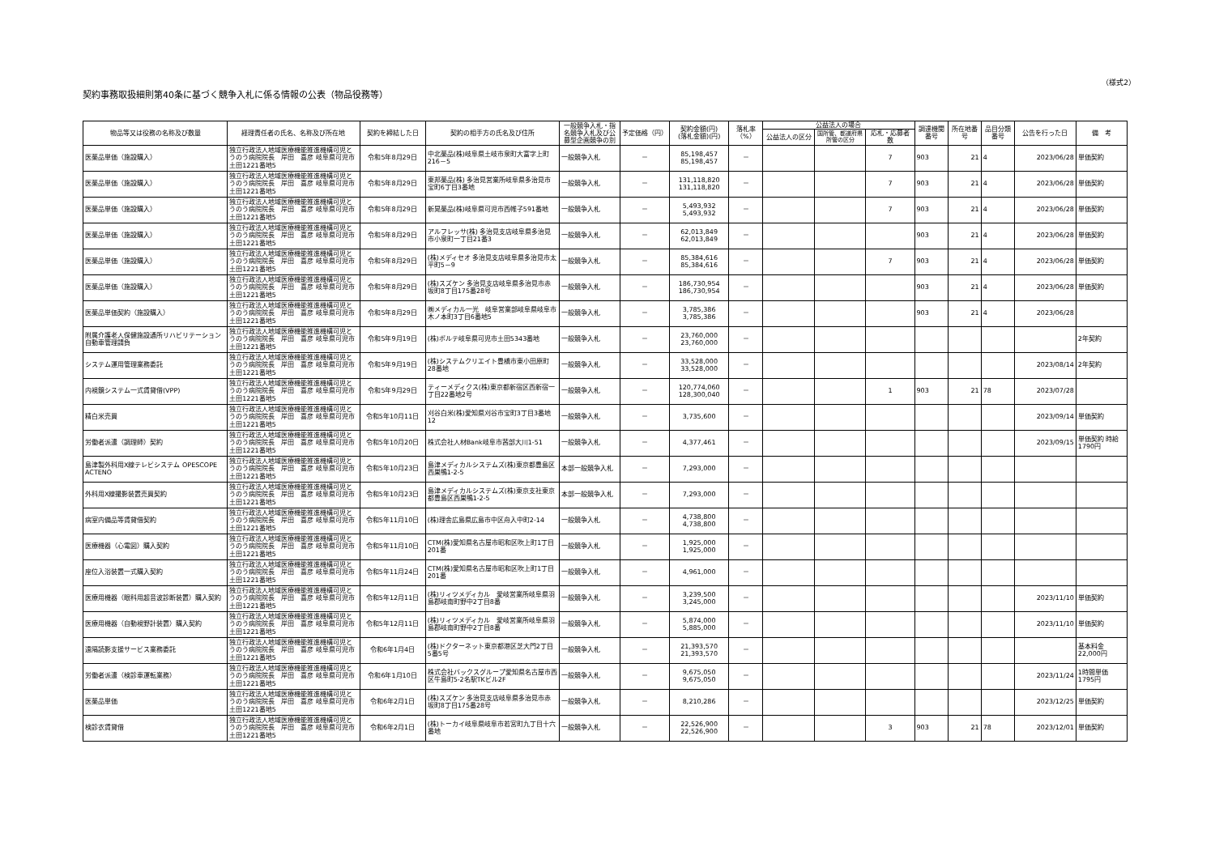（様式2）
契約事務取扱細則第40条に基づく競争入札に係る情報の公表（物品役務等）
| 物品等又は役務の名称及び数量 | 経理責任者の氏名、名称及び所在地 | 契約を締結した日 | 契約の相手方の氏名及び住所 | 一般競争入札・指名競争入札及び公募型企画競争の別 | 予定価格（円） | 契約金額(円) (落札金額)(円) | 落札率（%） | 公益法人の場合 | | | 調達機関番号 | 所在地番号 | 品目分類番号 | 公告を行った日 | 備 考 |
| --- | --- | --- | --- | --- | --- | --- | --- | --- | --- | --- | --- | --- | --- | --- | --- |
| | | | | | | | | 公益法人の区分 | 国所管、都道府県所管の区分 | 応札・応募者数 | | | | | |
| 医薬品単価（施設購入） | 独立行政法人地域医療機能推進機構可児とうのう病院院長 岸田 喜彦 岐阜県可児市土田1221番地5 | 令和5年8月29日 | 中北薬品(株)岐阜県土岐市泉町大富字上町216－5 | 一般競争入札 | － | 85,198,457 85,198,457 | － | | | 7 | 903 | 21 | 4 | 2023/06/28 | 単価契約 |
| 医薬品単価（施設購入） | 独立行政法人地域医療機能推進機構可児とうのう病院院長 岸田 喜彦 岐阜県可児市土田1221番地5 | 令和5年8月29日 | 東邦薬品(株) 多治見営業所岐阜県多治見市宝町6丁目3番地 | 一般競争入札 | － | 131,118,820 131,118,820 | － | | | 7 | 903 | 21 | 4 | 2023/06/28 | 単価契約 |
| 医薬品単価（施設購入） | 独立行政法人地域医療機能推進機構可児とうのう病院院長 岸田 喜彦 岐阜県可児市土田1221番地5 | 令和5年8月29日 | 新晃薬品(株)岐阜県可児市西帷子591番地 | 一般競争入札 | － | 5,493,932 5,493,932 | － | | | 7 | 903 | 21 | 4 | 2023/06/28 | 単価契約 |
| 医薬品単価（施設購入） | 独立行政法人地域医療機能推進機構可児とうのう病院院長 岸田 喜彦 岐阜県可児市土田1221番地5 | 令和5年8月29日 | アルフレッサ(株) 多治見支店岐阜県多治見市小泉町一丁目21番3 | 一般競争入札 | － | 62,013,849 62,013,849 | － | | | | 903 | 21 | 4 | 2023/06/28 | 単価契約 |
| 医薬品単価（施設購入） | 独立行政法人地域医療機能推進機構可児とうのう病院院長 岸田 喜彦 岐阜県可児市土田1221番地5 | 令和5年8月29日 | (株)メディセオ 多治見支店岐阜県多治見市太平町5－9 | 一般競争入札 | － | 85,384,616 85,384,616 | － | | | 7 | 903 | 21 | 4 | 2023/06/28 | 単価契約 |
| 医薬品単価（施設購入） | 独立行政法人地域医療機能推進機構可児とうのう病院院長 岸田 喜彦 岐阜県可児市土田1221番地5 | 令和5年8月29日 | (株)スズケン 多治見支店岐阜県多治見市赤坂町8丁目175番28号 | 一般競争入札 | － | 186,730,954 186,730,954 | － | | | | 903 | 21 | 4 | 2023/06/28 | 単価契約 |
| 医薬品単価契約（施設購入） | 独立行政法人地域医療機能推進機構可児とうのう病院院長 岸田 喜彦 岐阜県可児市土田1221番地5 | 令和5年8月29日 | ㈱メディカル一光 岐阜営業部岐阜県岐阜市木ノ本町3丁目6番地5 | 一般競争入札 | － | 3,785,386 3,785,386 | － | | | | 903 | 21 | 4 | 2023/06/28 | |
| 附属介護老人保健施設通所リハビリテーション自動車管理請負 | 独立行政法人地域医療機能推進機構可児とうのう病院院長 岸田 喜彦 岐阜県可児市土田1221番地5 | 令和5年9月19日 | (株)ボルテ岐阜県可児市土田5343番地 | 一般競争入札 | － | 23,760,000 23,760,000 | － | | | | | | | | 2年契約 |
| システム運用管理業務委託 | 独立行政法人地域医療機能推進機構可児とうのう病院院長 岸田 喜彦 岐阜県可児市土田1221番地5 | 令和5年9月19日 | (株)システムクリエイト豊橋市東小田原町28番地 | 一般競争入札 | － | 33,528,000 33,528,000 | － | | | | | | | 2023/08/14 | 2年契約 |
| 内視鏡システム一式賃貸借(VPP) | 独立行政法人地域医療機能推進機構可児とうのう病院院長 岸田 喜彦 岐阜県可児市土田1221番地5 | 令和5年9月29日 | ティーメディクス(株)東京都新宿区西新宿一丁目22番地2号 | 一般競争入札 | － | 120,774,060 128,300,040 | － | | | 1 | 903 | 21 | 78 | 2023/07/28 | |
| 精白米売買 | 独立行政法人地域医療機能推進機構可児とうのう病院院長 岸田 喜彦 岐阜県可児市土田1221番地5 | 令和5年10月11日 | 刈谷白米(株)愛知県刈谷市宝町3丁目3番地12 | 一般競争入札 | － | 3,735,600 | － | | | | | | | 2023/09/14 | 単価契約 |
| 労働者派遣（調理師）契約 | 独立行政法人地域医療機能推進機構可児とうのう病院院長 岸田 喜彦 岐阜県可児市土田1221番地5 | 令和5年10月20日 | 株式会社人材Bank岐阜市茜部大川1-51 | 一般競争入札 | － | 4,377,461 | － | | | | | | | 2023/09/15 | 単価契約 時給 1790円 |
| 島津製外科用X線テレビシステム OPESCOPE ACTENO | 独立行政法人地域医療機能推進機構可児とうのう病院院長 岸田 喜彦 岐阜県可児市土田1221番地5 | 令和5年10月23日 | 島津メディカルシステムズ(株)東京都豊島区西巣鴨1-2-5 | 本部一般競争入札 | － | 7,293,000 | － | | | | | | | | |
| 外科用X線撮影装置売買契約 | 独立行政法人地域医療機能推進機構可児とうのう病院院長 岸田 喜彦 岐阜県可児市土田1221番地5 | 令和5年10月23日 | 島津メディカルシステムズ(株)東京支社東京都豊島区西巣鴨1-2-5 | 本部一般競争入札 | － | 7,293,000 | － | | | | | | | | |
| 病室内備品等賃貸借契約 | 独立行政法人地域医療機能推進機構可児とうのう病院院長 岸田 喜彦 岐阜県可児市土田1221番地5 | 令和5年11月10日 | (株)理舎広島県広島市中区舟入中町2-14 | 一般競争入札 | － | 4,738,800 4,738,800 | － | | | | | | | | |
| 医療機器（心電図）購入契約 | 独立行政法人地域医療機能推進機構可児とうのう病院院長 岸田 喜彦 岐阜県可児市土田1221番地5 | 令和5年11月10日 | CTM(株)愛知県名古屋市昭和区吹上町1丁目201番 | 一般競争入札 | － | 1,925,000 1,925,000 | － | | | | | | | | |
| 座位入浴装置一式購入契約 | 独立行政法人地域医療機能推進機構可児とうのう病院院長 岸田 喜彦 岐阜県可児市土田1221番地5 | 令和5年11月24日 | CTM(株)愛知県名古屋市昭和区吹上町1丁目201番 | 一般競争入札 | － | 4,961,000 | － | | | | | | | | |
| 医療用機器（眼科用超音波診断装置）購入契約 | 独立行政法人地域医療機能推進機構可児とうのう病院院長 岸田 喜彦 岐阜県可児市土田1221番地5 | 令和5年12月11日 | (株)リィツメディカル 愛岐営業所岐阜県羽島郡岐南町野中2丁目8番 | 一般競争入札 | － | 3,239,500 3,245,000 | － | | | | | | | 2023/11/10 | 単価契約 |
| 医療用機器（自動視野計装置）購入契約 | 独立行政法人地域医療機能推進機構可児とうのう病院院長 岸田 喜彦 岐阜県可児市土田1221番地5 | 令和5年12月11日 | (株)リィツメディカル 愛岐営業所岐阜県羽島郡岐南町野中2丁目8番 | 一般競争入札 | － | 5,874,000 5,885,000 | － | | | | | | | 2023/11/10 | 単価契約 |
| 遠隔読影支援サービス業務委託 | 独立行政法人地域医療機能推進機構可児とうのう病院院長 岸田 喜彦 岐阜県可児市土田1221番地5 | 令和6年1月4日 | (株)ドクターネット東京都港区芝大門2丁目5番5号 | 一般競争入札 | － | 21,393,570 21,393,570 | － | | | | | | | | 基本料金 22,000円 |
| 労働者派遣（検診車運転業務） | 独立行政法人地域医療機能推進機構可児とうのう病院院長 岸田 喜彦 岐阜県可児市土田1221番地5 | 令和6年1月10日 | 株式会社バックスグループ愛知県名古屋市西区牛島町5-2名駅TKビル2F | 一般競争入札 | － | 9,675,050 9,675,050 | － | | | | | | | 2023/11/24 | 1時間単価 1795円 |
| 医薬品単価 | 独立行政法人地域医療機能推進機構可児とうのう病院院長 岸田 喜彦 岐阜県可児市土田1221番地5 | 令和6年2月1日 | (株)スズケン 多治見支店岐阜県多治見市赤坂町8丁目175番28号 | 一般競争入札 | － | 8,210,286 | － | | | | | | | 2023/12/25 | 単価契約 |
| 検診衣賃貸借 | 独立行政法人地域医療機能推進機構可児とうのう病院院長 岸田 喜彦 岐阜県可児市土田1221番地5 | 令和6年2月1日 | (株)トーカイ岐阜県岐阜市若宮町九丁目十六番地 | 一般競争入札 | － | 22,526,900 22,526,900 | － | | | 3 | 903 | 21 | 78 | 2023/12/01 | 単価契約 |